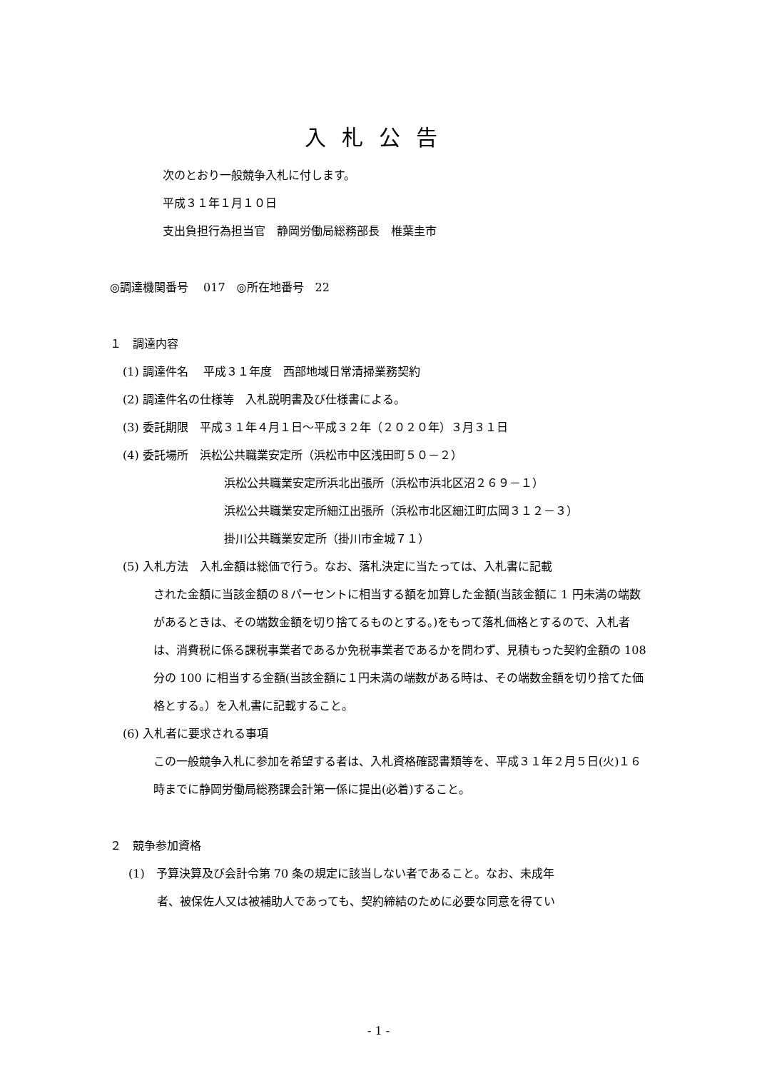入札公告
次のとおり一般競争入札に付します。
平成３１年１月１０日
支出負担行為担当官　静岡労働局総務部長　椎葉圭市
◎調達機関番号　 017　◎所在地番号　22
１　調達内容
(1) 調達件名　 平成３１年度　西部地域日常清掃業務契約
(2) 調達件名の仕様等　入札説明書及び仕様書による。
(3) 委託期限　平成３１年４月１日～平成３２年（２０２０年）３月３１日
(4) 委託場所　浜松公共職業安定所（浜松市中区浅田町５０－２）
浜松公共職業安定所浜北出張所（浜松市浜北区沼２６９－１）
浜松公共職業安定所細江出張所（浜松市北区細江町広岡３１２－３）
掛川公共職業安定所（掛川市金城７１）
(5) 入札方法　入札金額は総価で行う。なお、落札決定に当たっては、入札書に記載
された金額に当該金額の８パーセントに相当する額を加算した金額(当該金額に 1 円未満の端数があるときは、その端数金額を切り捨てるものとする。)をもって落札価格とするので、入札者は、消費税に係る課税事業者であるか免税事業者であるかを問わず、見積もった契約金額の 108 分の 100 に相当する金額(当該金額に１円未満の端数がある時は、その端数金額を切り捨てた価格とする。）を入札書に記載すること。
(6) 入札者に要求される事項
この一般競争入札に参加を希望する者は、入札資格確認書類等を、平成３１年２月５日(火)１６時までに静岡労働局総務課会計第一係に提出(必着)すること。
２　競争参加資格
(1)　予算決算及び会計令第 70 条の規定に該当しない者であること。なお、未成年
者、被保佐人又は被補助人であっても、契約締結のために必要な同意を得てい
- 1 -